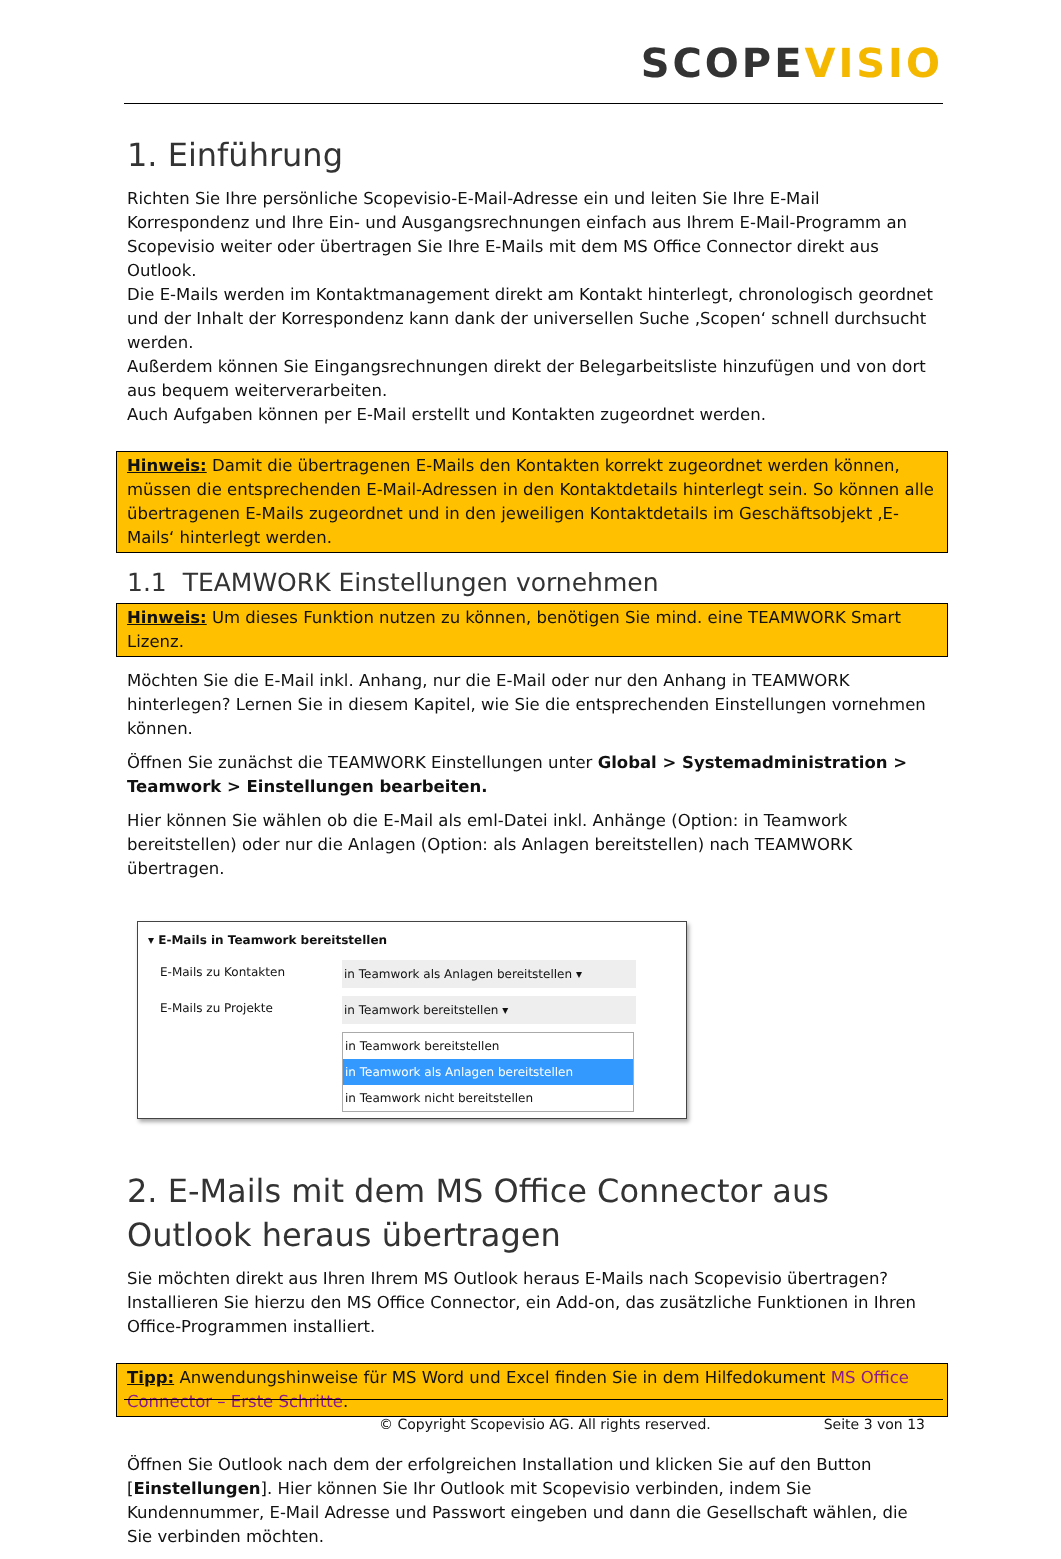SCOPEVISIO
1. Einführung
Richten Sie Ihre persönliche Scopevisio-E-Mail-Adresse ein und leiten Sie Ihre E-Mail Korrespondenz und Ihre Ein- und Ausgangsrechnungen einfach aus Ihrem E-Mail-Programm an Scopevisio weiter oder übertragen Sie Ihre E-Mails mit dem MS Office Connector direkt aus Outlook.
Die E-Mails werden im Kontaktmanagement direkt am Kontakt hinterlegt, chronologisch geordnet und der Inhalt der Korrespondenz kann dank der universellen Suche ‚Scopen‘ schnell durchsucht werden.
Außerdem können Sie Eingangsrechnungen direkt der Belegarbeitsliste hinzufügen und von dort aus bequem weiterverarbeiten.
Auch Aufgaben können per E-Mail erstellt und Kontakten zugeordnet werden.
Hinweis: Damit die übertragenen E-Mails den Kontakten korrekt zugeordnet werden können, müssen die entsprechenden E-Mail-Adressen in den Kontaktdetails hinterlegt sein. So können alle übertragenen E-Mails zugeordnet und in den jeweiligen Kontaktdetails im Geschäftsobjekt ‚E-Mails‘ hinterlegt werden.
1.1 TEAMWORK Einstellungen vornehmen
Hinweis: Um dieses Funktion nutzen zu können, benötigen Sie mind. eine TEAMWORK Smart Lizenz.
Möchten Sie die E-Mail inkl. Anhang, nur die E-Mail oder nur den Anhang in TEAMWORK hinterlegen? Lernen Sie in diesem Kapitel, wie Sie die entsprechenden Einstellungen vornehmen können.
Öffnen Sie zunächst die TEAMWORK Einstellungen unter Global > Systemadministration > Teamwork > Einstellungen bearbeiten.
Hier können Sie wählen ob die E-Mail als eml-Datei inkl. Anhänge (Option: in Teamwork bereitstellen) oder nur die Anlagen (Option: als Anlagen bereitstellen) nach TEAMWORK übertragen.
▾ E-Mails in Teamwork bereitstellen
E-Mails zu Kontakten in Teamwork als Anlagen bereitstellen ▾
E-Mails zu Projekte in Teamwork bereitstellen ▾
in Teamwork bereitstellen
in Teamwork als Anlagen bereitstellen
in Teamwork nicht bereitstellen
2. E-Mails mit dem MS Office Connector aus Outlook heraus übertragen
Sie möchten direkt aus Ihren Ihrem MS Outlook heraus E-Mails nach Scopevisio übertragen? Installieren Sie hierzu den MS Office Connector, ein Add-on, das zusätzliche Funktionen in Ihren Office-Programmen installiert.
Tipp: Anwendungshinweise für MS Word und Excel finden Sie in dem Hilfedokument MS Office Connector – Erste Schritte.
Öffnen Sie Outlook nach dem der erfolgreichen Installation und klicken Sie auf den Button [Einstellungen]. Hier können Sie Ihr Outlook mit Scopevisio verbinden, indem Sie Kundennummer, E-Mail Adresse und Passwort eingeben und dann die Gesellschaft wählen, die Sie verbinden möchten.
© Copyright Scopevisio AG. All rights reserved. Seite 3 von 13